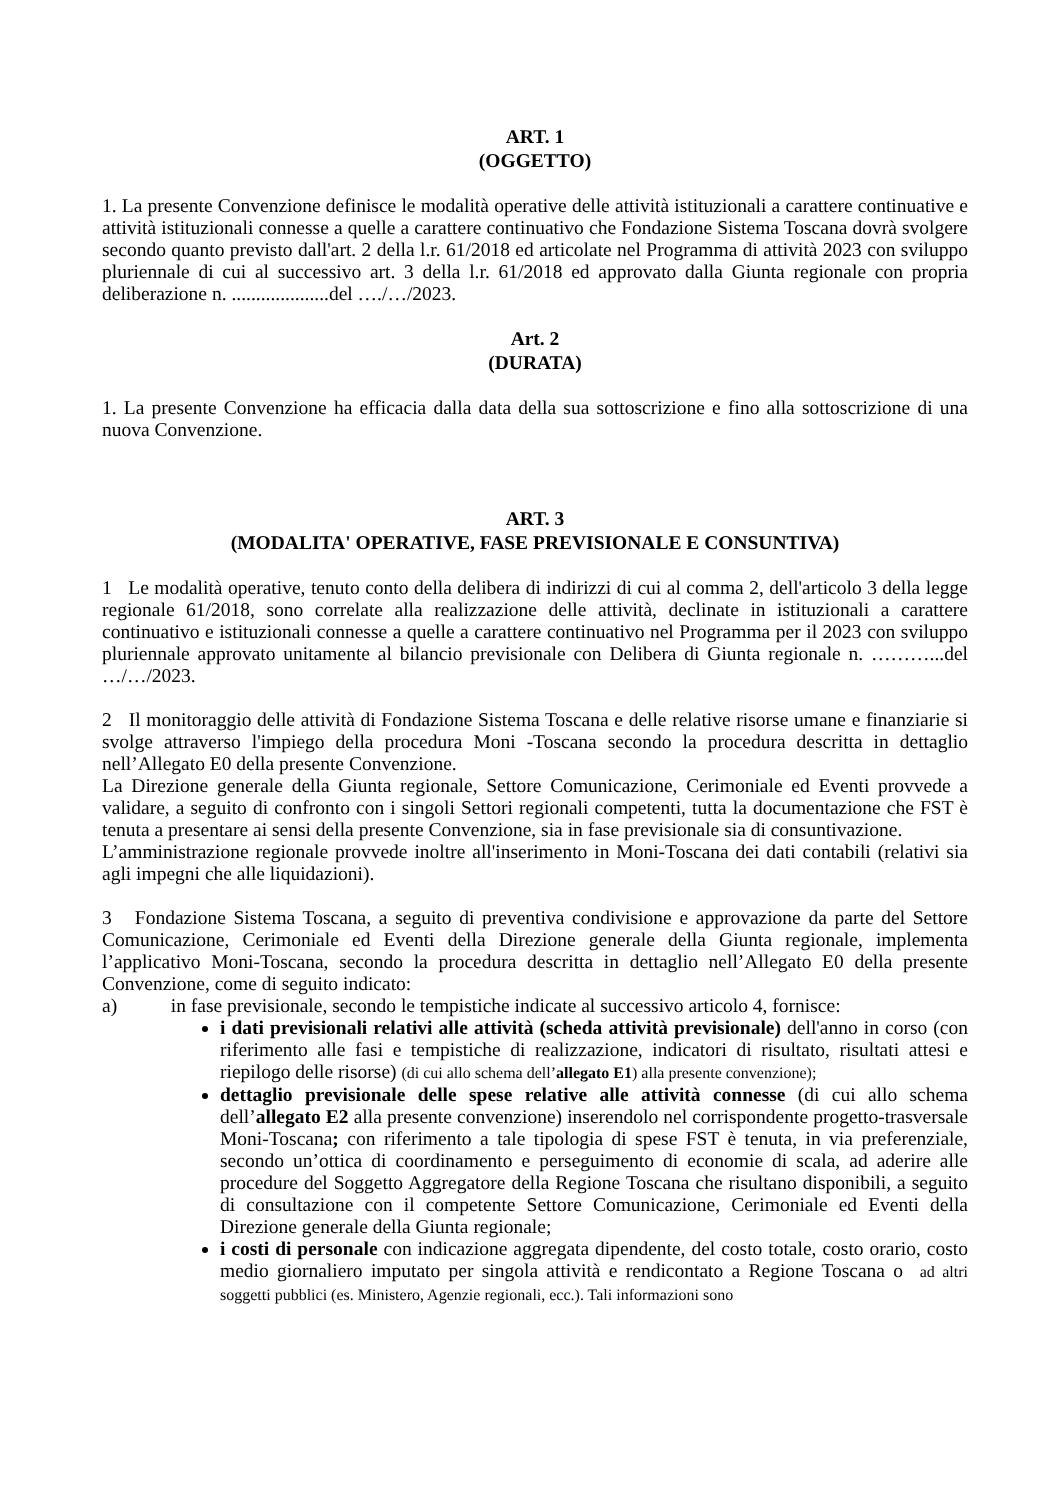ART. 1
(OGGETTO)
1. La presente Convenzione definisce le modalità operative delle attività istituzionali a carattere continuative e attività istituzionali connesse a quelle a carattere continuativo che Fondazione Sistema Toscana dovrà svolgere secondo quanto previsto dall'art. 2 della l.r. 61/2018 ed articolate nel Programma di attività 2023 con sviluppo pluriennale di cui al successivo art. 3 della l.r. 61/2018 ed approvato dalla Giunta regionale con propria deliberazione n. ....................del …./…/2023.
Art. 2
(DURATA)
1. La presente Convenzione ha efficacia dalla data della sua sottoscrizione e fino alla sottoscrizione di una nuova Convenzione.
ART. 3
(MODALITA' OPERATIVE, FASE PREVISIONALE E CONSUNTIVA)
1 Le modalità operative, tenuto conto della delibera di indirizzi di cui al comma 2, dell'articolo 3 della legge regionale 61/2018, sono correlate alla realizzazione delle attività, declinate in istituzionali a carattere continuativo e istituzionali connesse a quelle a carattere continuativo nel Programma per il 2023 con sviluppo pluriennale approvato unitamente al bilancio previsionale con Delibera di Giunta regionale n. ………...del …/…/2023.
2 Il monitoraggio delle attività di Fondazione Sistema Toscana e delle relative risorse umane e finanziarie si svolge attraverso l'impiego della procedura Moni -Toscana secondo la procedura descritta in dettaglio nell’Allegato E0 della presente Convenzione.
La Direzione generale della Giunta regionale, Settore Comunicazione, Cerimoniale ed Eventi provvede a validare, a seguito di confronto con i singoli Settori regionali competenti, tutta la documentazione che FST è tenuta a presentare ai sensi della presente Convenzione, sia in fase previsionale sia di consuntivazione.
L’amministrazione regionale provvede inoltre all'inserimento in Moni-Toscana dei dati contabili (relativi sia agli impegni che alle liquidazioni).
3 Fondazione Sistema Toscana, a seguito di preventiva condivisione e approvazione da parte del Settore Comunicazione, Cerimoniale ed Eventi della Direzione generale della Giunta regionale, implementa l’applicativo Moni-Toscana, secondo la procedura descritta in dettaglio nell’Allegato E0 della presente Convenzione, come di seguito indicato:
a) in fase previsionale, secondo le tempistiche indicate al successivo articolo 4, fornisce:
i dati previsionali relativi alle attività (scheda attività previsionale) dell'anno in corso (con riferimento alle fasi e tempistiche di realizzazione, indicatori di risultato, risultati attesi e riepilogo delle risorse) (di cui allo schema dell’allegato E1) alla presente convenzione);
dettaglio previsionale delle spese relative alle attività connesse (di cui allo schema dell’allegato E2 alla presente convenzione) inserendolo nel corrispondente progetto-trasversale Moni-Toscana; con riferimento a tale tipologia di spese FST è tenuta, in via preferenziale, secondo un’ottica di coordinamento e perseguimento di economie di scala, ad aderire alle procedure del Soggetto Aggregatore della Regione Toscana che risultano disponibili, a seguito di consultazione con il competente Settore Comunicazione, Cerimoniale ed Eventi della Direzione generale della Giunta regionale;
i costi di personale con indicazione aggregata dipendente, del costo totale, costo orario, costo medio giornaliero imputato per singola attività e rendicontato a Regione Toscana o ad altri soggetti pubblici (es. Ministero, Agenzie regionali, ecc.). Tali informazioni sono